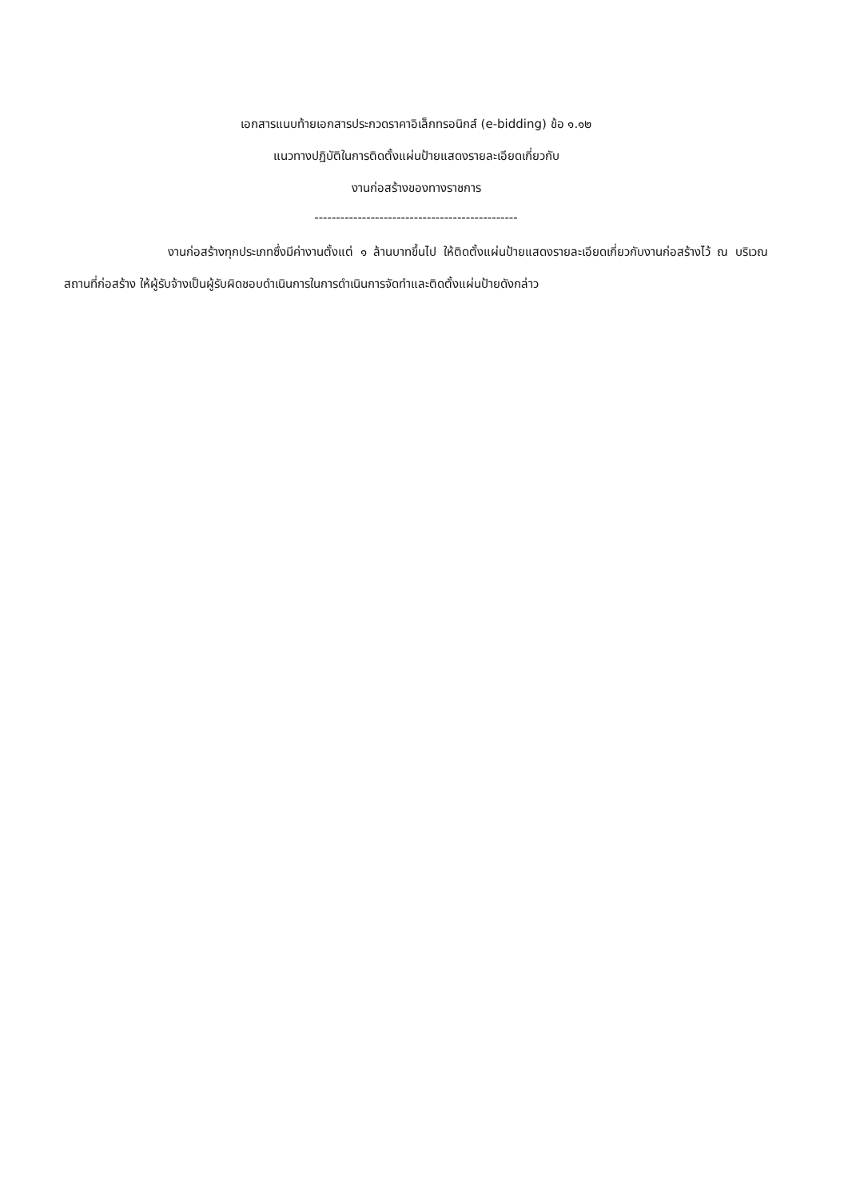เอกสารแนบท้ายเอกสารประกวดราคาอิเล็กทรอนิกส์ (e-bidding) ข้อ ๑.๑๒
แนวทางปฏิบัติในการติดตั้งแผ่นป้ายแสดงรายละเอียดเกี่ยวกับ
งานก่อสร้างของทางราชการ
-----------------------------------------------
งานก่อสร้างทุกประเภทซึ่งมีค่างานตั้งแต่ ๑ ล้านบาทขึ้นไป ให้ติดตั้งแผ่นป้ายแสดงรายละเอียดเกี่ยวกับงานก่อสร้างไว้ ณ บริเวณสถานที่ก่อสร้าง ให้ผู้รับจ้างเป็นผู้รับผิดชอบดำเนินการในการดำเนินการจัดทำและติดตั้งแผ่นป้ายดังกล่าว